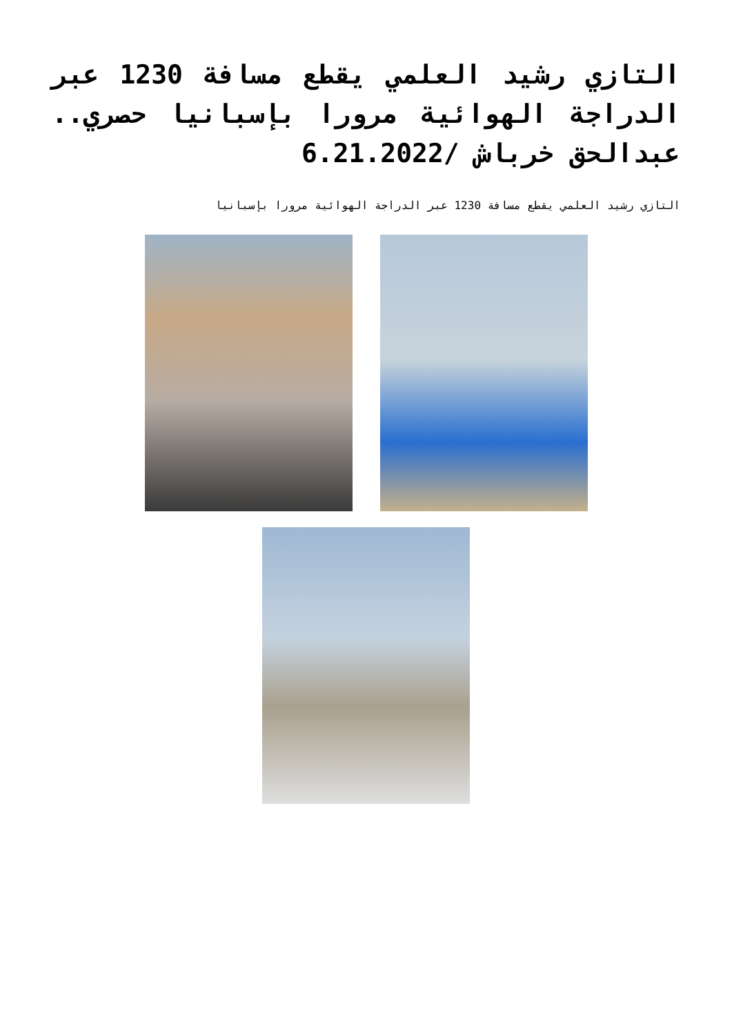التازي رشيد العلمي يقطع مسافة 1230 عبر الدراجة الهوائية مرورا بإسبانيا حصري.. عبدالحق خرباش /6.21.2022
التازي رشيد العلمي يقطع مسافة 1230 عبر الدراجة الهوائية مرورا بإسبانيا